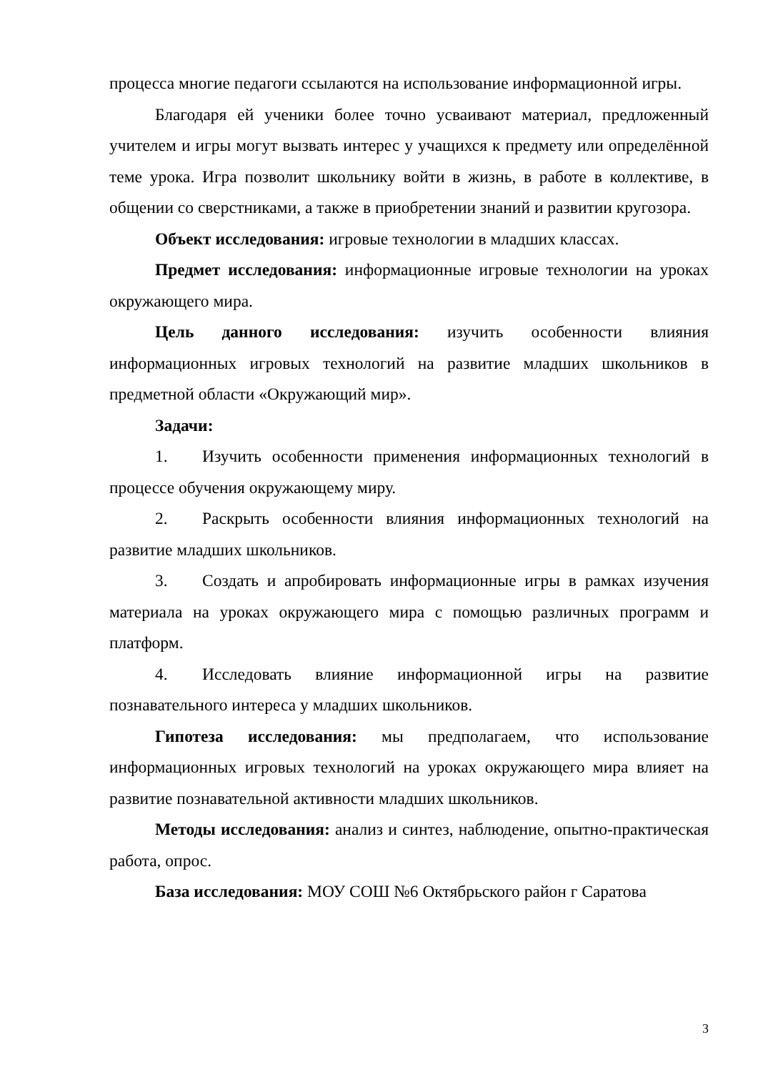процесса многие педагоги ссылаются на использование информационной игры.
Благодаря ей ученики более точно усваивают материал, предложенный учителем и игры могут вызвать интерес у учащихся к предмету или определённой теме урока. Игра позволит школьнику войти в жизнь, в работе в коллективе, в общении со сверстниками, а также в приобретении знаний и развитии кругозора.
Объект исследования: игровые технологии в младших классах.
Предмет исследования: информационные игровые технологии на уроках окружающего мира.
Цель данного исследования: изучить особенности влияния информационных игровых технологий на развитие младших школьников в предметной области «Окружающий мир».
Задачи:
1. Изучить особенности применения информационных технологий в процессе обучения окружающему миру.
2. Раскрыть особенности влияния информационных технологий на развитие младших школьников.
3. Создать и апробировать информационные игры в рамках изучения материала на уроках окружающего мира с помощью различных программ и платформ.
4. Исследовать влияние информационной игры на развитие познавательного интереса у младших школьников.
Гипотеза исследования: мы предполагаем, что использование информационных игровых технологий на уроках окружающего мира влияет на развитие познавательной активности младших школьников.
Методы исследования: анализ и синтез, наблюдение, опытно-практическая работа, опрос.
База исследования: МОУ СОШ №6 Октябрьского район г Саратова
3